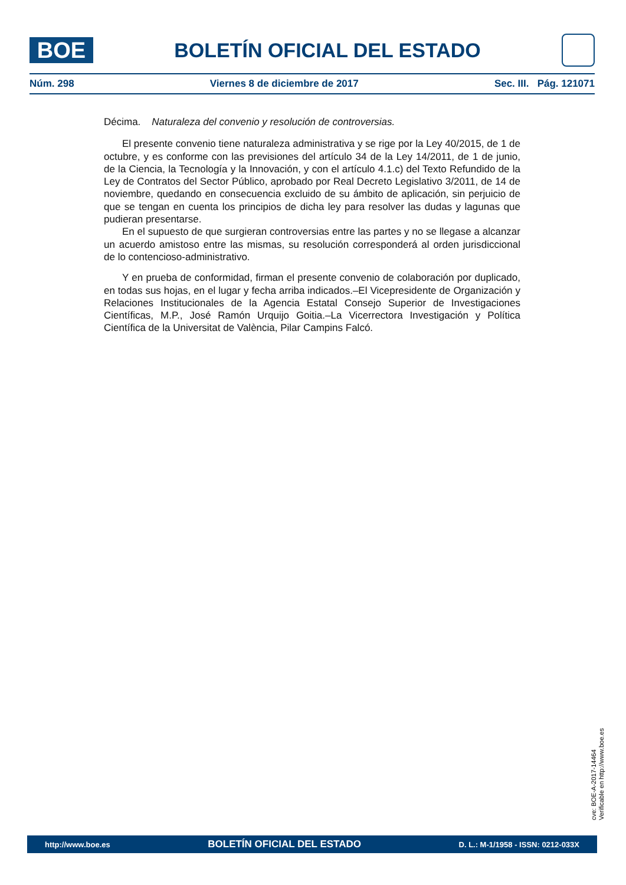BOE
BOLETÍN OFICIAL DEL ESTADO
Núm. 298 Viernes 8 de diciembre de 2017 Sec. III. Pág. 121071
Décima. Naturaleza del convenio y resolución de controversias.
El presente convenio tiene naturaleza administrativa y se rige por la Ley 40/2015, de 1 de octubre, y es conforme con las previsiones del artículo 34 de la Ley 14/2011, de 1 de junio, de la Ciencia, la Tecnología y la Innovación, y con el artículo 4.1.c) del Texto Refundido de la Ley de Contratos del Sector Público, aprobado por Real Decreto Legislativo 3/2011, de 14 de noviembre, quedando en consecuencia excluido de su ámbito de aplicación, sin perjuicio de que se tengan en cuenta los principios de dicha ley para resolver las dudas y lagunas que pudieran presentarse.
En el supuesto de que surgieran controversias entre las partes y no se llegase a alcanzar un acuerdo amistoso entre las mismas, su resolución corresponderá al orden jurisdiccional de lo contencioso-administrativo.
Y en prueba de conformidad, firman el presente convenio de colaboración por duplicado, en todas sus hojas, en el lugar y fecha arriba indicados.–El Vicepresidente de Organización y Relaciones Institucionales de la Agencia Estatal Consejo Superior de Investigaciones Científicas, M.P., José Ramón Urquijo Goitia.–La Vicerrectora Investigación y Política Científica de la Universitat de València, Pilar Campins Falcó.
cve: BOE-A-2017-14464
Verificable en http://www.boe.es
http://www.boe.es BOLETÍN OFICIAL DEL ESTADO D. L.: M-1/1958 - ISSN: 0212-033X